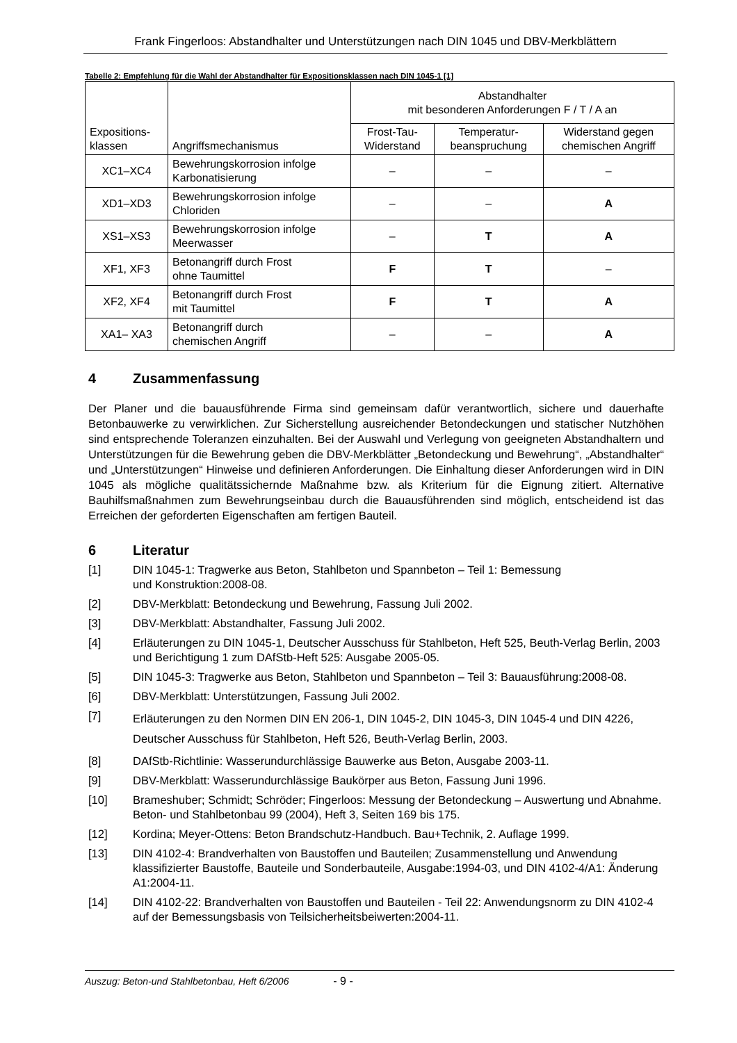Frank Fingerloos: Abstandhalter und Unterstützungen nach DIN 1045 und DBV-Merkblättern
Tabelle 2: Empfehlung für die Wahl der Abstandhalter für Expositionsklassen nach DIN 1045-1 [1]
| Expositions- klassen | Angriffsmechanismus | Abstandhalter mit besonderen Anforderungen F / T / A an | | |
| --- | --- | --- | --- | --- |
| | | Frost-Tau- Widerstand | Temperatur- beanspruchung | Widerstand gegen chemischen Angriff |
| XC1–XC4 | Bewehrungskorrosion infolge Karbonatisierung | – | – | – |
| XD1–XD3 | Bewehrungskorrosion infolge Chloriden | – | – | A |
| XS1–XS3 | Bewehrungskorrosion infolge Meerwasser | – | T | A |
| XF1, XF3 | Betonangriff durch Frost ohne Taumittel | F | T | – |
| XF2, XF4 | Betonangriff durch Frost mit Taumittel | F | T | A |
| XA1– XA3 | Betonangriff durch chemischen Angriff | – | – | A |
4 Zusammenfassung
Der Planer und die bauausführende Firma sind gemeinsam dafür verantwortlich, sichere und dauerhafte Betonbauwerke zu verwirklichen. Zur Sicherstellung ausreichender Betondeckungen und statischer Nutzhöhen sind entsprechende Toleranzen einzuhalten. Bei der Auswahl und Verlegung von geeigneten Abstandhaltern und Unterstützungen für die Bewehrung geben die DBV-Merkblätter „Betondeckung und Bewehrung“, „Abstandhalter“ und „Unterstützungen“ Hinweise und definieren Anforderungen. Die Einhaltung dieser Anforderungen wird in DIN 1045 als mögliche qualitätssichernde Maßnahme bzw. als Kriterium für die Eignung zitiert. Alternative Bauhilfsmaßnahmen zum Bewehrungseinbau durch die Bauausführenden sind möglich, entscheidend ist das Erreichen der geforderten Eigenschaften am fertigen Bauteil.
6 Literatur
[1] DIN 1045-1: Tragwerke aus Beton, Stahlbeton und Spannbeton – Teil 1: Bemessung
und Konstruktion:2008-08.
[2] DBV-Merkblatt: Betondeckung und Bewehrung, Fassung Juli 2002.
[3] DBV-Merkblatt: Abstandhalter, Fassung Juli 2002.
[4] Erläuterungen zu DIN 1045-1, Deutscher Ausschuss für Stahlbeton, Heft 525, Beuth-Verlag Berlin, 2003 und Berichtigung 1 zum DAfStb-Heft 525: Ausgabe 2005-05.
[5] DIN 1045-3: Tragwerke aus Beton, Stahlbeton und Spannbeton – Teil 3: Bauausführung:2008-08.
[6] DBV-Merkblatt: Unterstützungen, Fassung Juli 2002.
[7] Erläuterungen zu den Normen DIN EN 206-1, DIN 1045-2, DIN 1045-3, DIN 1045-4 und DIN 4226, Deutscher Ausschuss für Stahlbeton, Heft 526, Beuth-Verlag Berlin, 2003.
[8] DAfStb-Richtlinie: Wasserundurchlässige Bauwerke aus Beton, Ausgabe 2003-11.
[9] DBV-Merkblatt: Wasserundurchlässige Baukörper aus Beton, Fassung Juni 1996.
[10] Brameshuber; Schmidt; Schröder; Fingerloos: Messung der Betondeckung – Auswertung und Abnahme. Beton- und Stahlbetonbau 99 (2004), Heft 3, Seiten 169 bis 175.
[12] Kordina; Meyer-Ottens: Beton Brandschutz-Handbuch. Bau+Technik, 2. Auflage 1999.
[13] DIN 4102-4: Brandverhalten von Baustoffen und Bauteilen; Zusammenstellung und Anwendung klassifizierter Baustoffe, Bauteile und Sonderbauteile, Ausgabe:1994-03, und DIN 4102-4/A1: Änderung A1:2004-11.
[14] DIN 4102-22: Brandverhalten von Baustoffen und Bauteilen - Teil 22: Anwendungsnorm zu DIN 4102-4 auf der Bemessungsbasis von Teilsicherheitsbeiwerten:2004-11.
Auszug: Beton-und Stahlbetonbau, Heft 6/2006 - 9 -